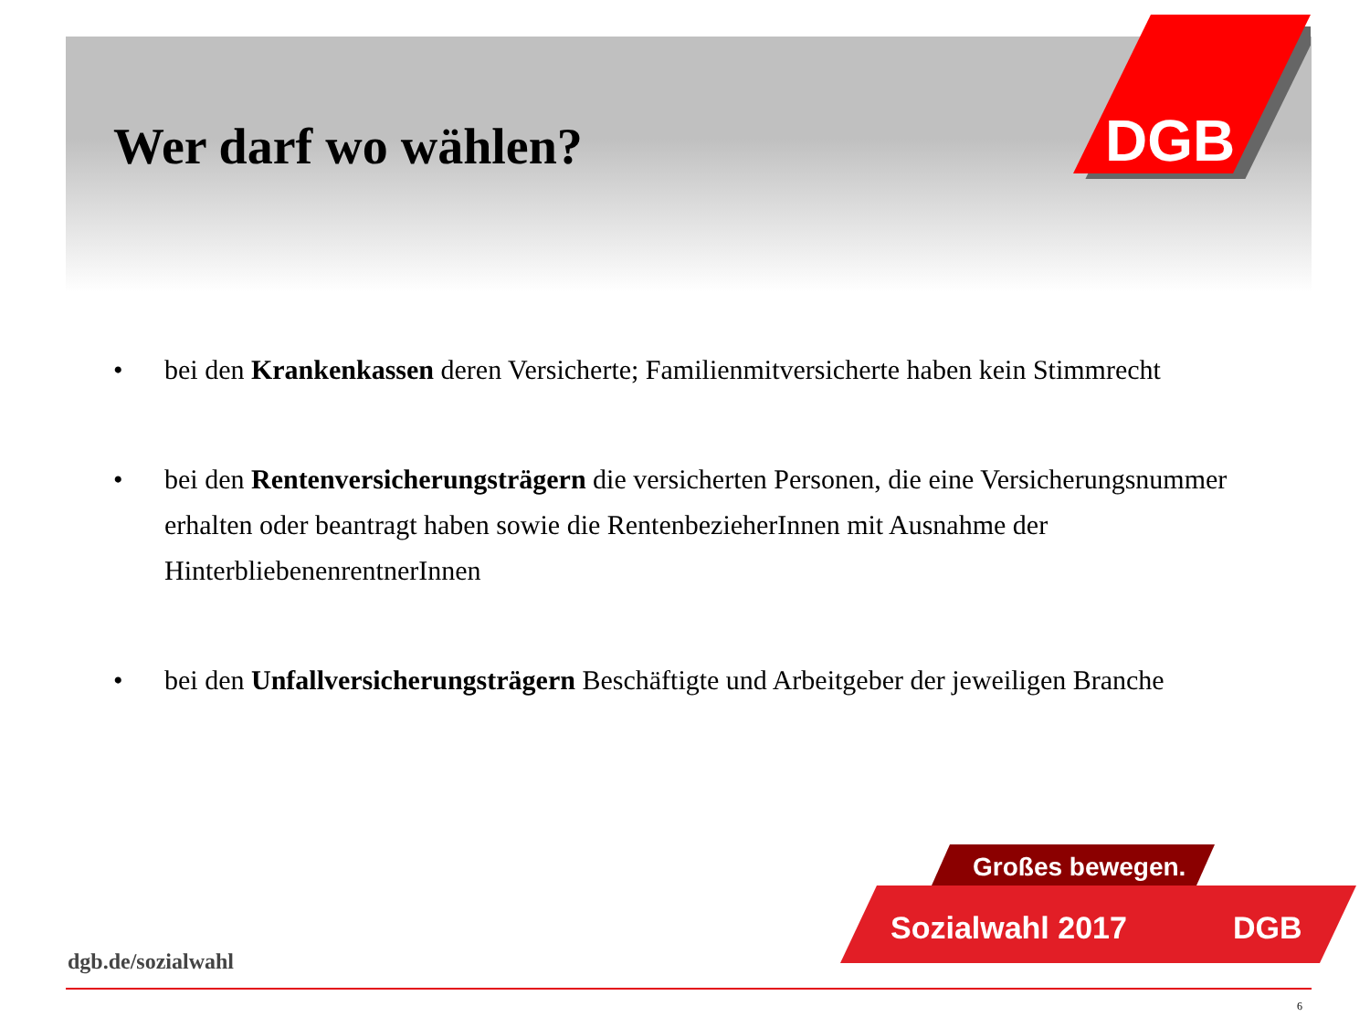Wer darf wo wählen?
DGB
• bei den Krankenkassen deren Versicherte; Familienmitversicherte haben kein Stimmrecht
• bei den Rentenversicherungsträgern die versicherten Personen, die eine Versicherungsnummer erhalten oder beantragt haben sowie die RentenbezieherInnen mit Ausnahme der HinterbliebenenrentnerInnen
• bei den Unfallversicherungsträgern Beschäftigte und Arbeitgeber der jeweiligen Branche
Großes bewegen.
Sozialwahl 2017
DGB
dgb.de/sozialwahl
6